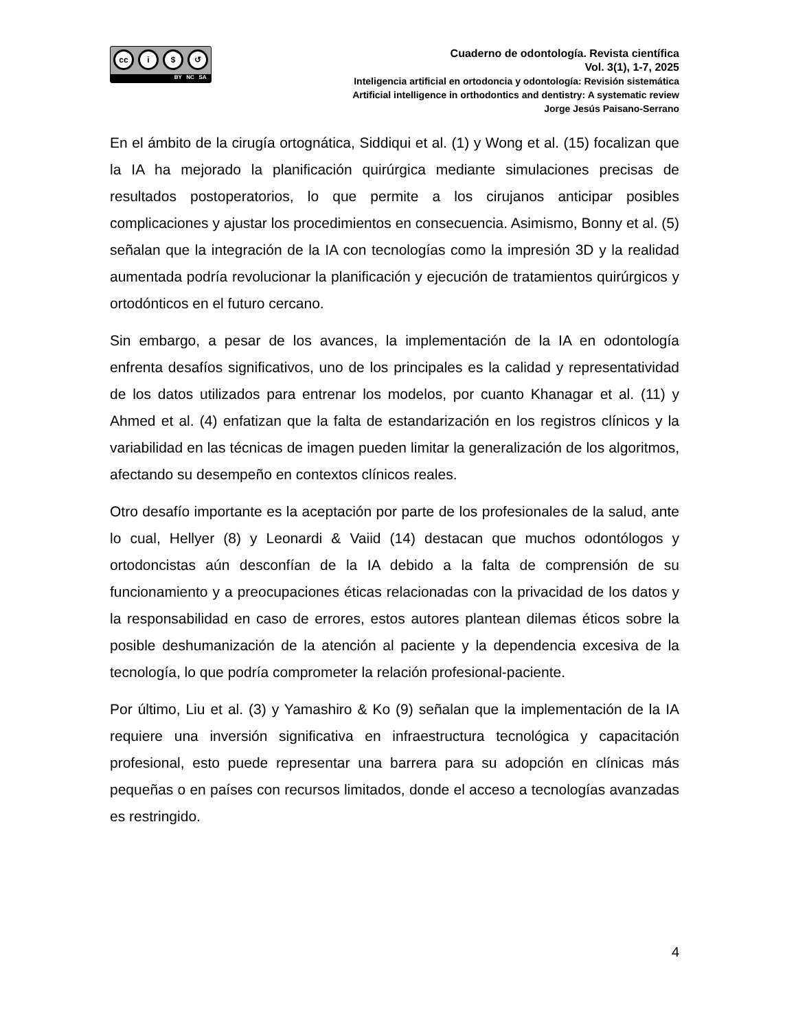cc i $ ↺
BY NC SA
Cuaderno de odontología. Revista científica
Vol. 3(1), 1-7, 2025
Inteligencia artificial en ortodoncia y odontología: Revisión sistemática
Artificial intelligence in orthodontics and dentistry: A systematic review
Jorge Jesús Paisano-Serrano
En el ámbito de la cirugía ortognática, Siddiqui et al. (1) y Wong et al. (15) focalizan que la IA ha mejorado la planificación quirúrgica mediante simulaciones precisas de resultados postoperatorios, lo que permite a los cirujanos anticipar posibles complicaciones y ajustar los procedimientos en consecuencia. Asimismo, Bonny et al. (5) señalan que la integración de la IA con tecnologías como la impresión 3D y la realidad aumentada podría revolucionar la planificación y ejecución de tratamientos quirúrgicos y ortodónticos en el futuro cercano.
Sin embargo, a pesar de los avances, la implementación de la IA en odontología enfrenta desafíos significativos, uno de los principales es la calidad y representatividad de los datos utilizados para entrenar los modelos, por cuanto Khanagar et al. (11) y Ahmed et al. (4) enfatizan que la falta de estandarización en los registros clínicos y la variabilidad en las técnicas de imagen pueden limitar la generalización de los algoritmos, afectando su desempeño en contextos clínicos reales.
Otro desafío importante es la aceptación por parte de los profesionales de la salud, ante lo cual, Hellyer (8) y Leonardi & Vaiid (14) destacan que muchos odontólogos y ortodoncistas aún desconfían de la IA debido a la falta de comprensión de su funcionamiento y a preocupaciones éticas relacionadas con la privacidad de los datos y la responsabilidad en caso de errores, estos autores plantean dilemas éticos sobre la posible deshumanización de la atención al paciente y la dependencia excesiva de la tecnología, lo que podría comprometer la relación profesional-paciente.
Por último, Liu et al. (3) y Yamashiro & Ko (9) señalan que la implementación de la IA requiere una inversión significativa en infraestructura tecnológica y capacitación profesional, esto puede representar una barrera para su adopción en clínicas más pequeñas o en países con recursos limitados, donde el acceso a tecnologías avanzadas es restringido.
4